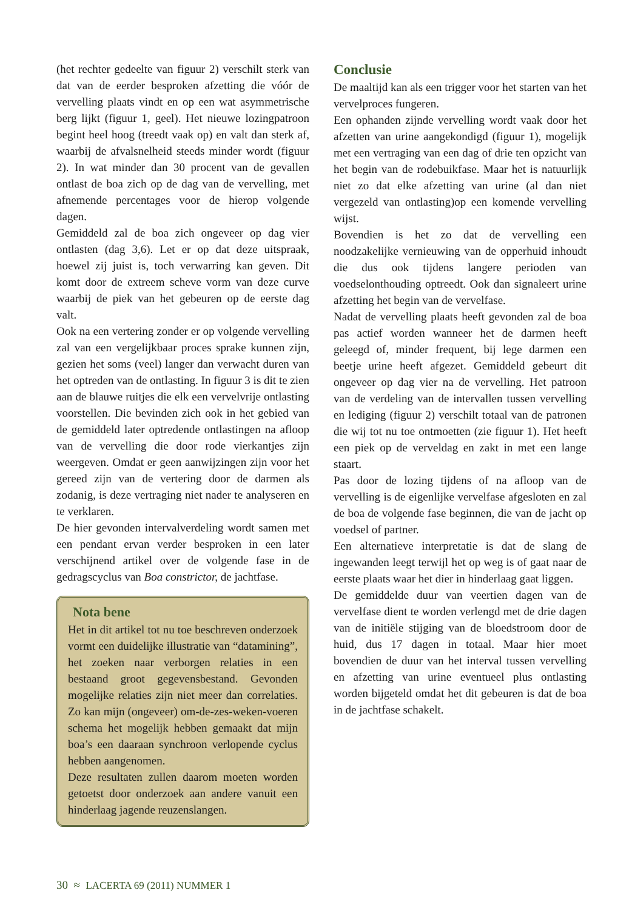(het rechter gedeelte van figuur 2) verschilt sterk van dat van de eerder besproken afzetting die vóór de vervelling plaats vindt en op een wat asymmetrische berg lijkt (figuur 1, geel). Het nieuwe lozingpatroon begint heel hoog (treedt vaak op) en valt dan sterk af, waarbij de afvalsnelheid steeds minder wordt (figuur 2). In wat minder dan 30 procent van de gevallen ontlast de boa zich op de dag van de vervelling, met afnemende percentages voor de hierop volgende dagen.
Gemiddeld zal de boa zich ongeveer op dag vier ontlasten (dag 3,6). Let er op dat deze uitspraak, hoewel zij juist is, toch verwarring kan geven. Dit komt door de extreem scheve vorm van deze curve waarbij de piek van het gebeuren op de eerste dag valt.
Ook na een vertering zonder er op volgende vervelling zal van een vergelijkbaar proces sprake kunnen zijn, gezien het soms (veel) langer dan verwacht duren van het optreden van de ontlasting. In figuur 3 is dit te zien aan de blauwe ruitjes die elk een vervelvrije ontlasting voorstellen. Die bevinden zich ook in het gebied van de gemiddeld later optredende ontlastingen na afloop van de vervelling die door rode vierkantjes zijn weergeven. Omdat er geen aanwijzingen zijn voor het gereed zijn van de vertering door de darmen als zodanig, is deze vertraging niet nader te analyseren en te verklaren.
De hier gevonden intervalverdeling wordt samen met een pendant ervan verder besproken in een later verschijnend artikel over de volgende fase in de gedragscyclus van Boa constrictor, de jachtfase.
Nota bene
Het in dit artikel tot nu toe beschreven onderzoek vormt een duidelijke illustratie van “datamining”, het zoeken naar verborgen relaties in een bestaand groot gegevensbestand. Gevonden mogelijke relaties zijn niet meer dan correlaties. Zo kan mijn (ongeveer) om-de-zes-weken-voeren schema het mogelijk hebben gemaakt dat mijn boa’s een daaraan synchroon verlopende cyclus hebben aangenomen.
Deze resultaten zullen daarom moeten worden getoetst door onderzoek aan andere vanuit een hinderlaag jagende reuzenslangen.
Conclusie
De maaltijd kan als een trigger voor het starten van het vervelproces fungeren.
Een ophanden zijnde vervelling wordt vaak door het afzetten van urine aangekondigd (figuur 1), mogelijk met een vertraging van een dag of drie ten opzicht van het begin van de rodebuikfase. Maar het is natuurlijk niet zo dat elke afzetting van urine (al dan niet vergezeld van ontlasting)op een komende vervelling wijst.
Bovendien is het zo dat de vervelling een noodzakelijke vernieuwing van de opperhuid inhoudt die dus ook tijdens langere perioden van voedselonthouding optreedt. Ook dan signaleert urine afzetting het begin van de vervelfase.
Nadat de vervelling plaats heeft gevonden zal de boa pas actief worden wanneer het de darmen heeft geleegd of, minder frequent, bij lege darmen een beetje urine heeft afgezet. Gemiddeld gebeurt dit ongeveer op dag vier na de vervelling. Het patroon van de verdeling van de intervallen tussen vervelling en lediging (figuur 2) verschilt totaal van de patronen die wij tot nu toe ontmoetten (zie figuur 1). Het heeft een piek op de verveldag en zakt in met een lange staart.
Pas door de lozing tijdens of na afloop van de vervelling is de eigenlijke vervelfase afgesloten en zal de boa de volgende fase beginnen, die van de jacht op voedsel of partner.
Een alternatieve interpretatie is dat de slang de ingewanden leegt terwijl het op weg is of gaat naar de eerste plaats waar het dier in hinderlaag gaat liggen.
De gemiddelde duur van veertien dagen van de vervelfase dient te worden verlengd met de drie dagen van de initiële stijging van de bloedstroom door de huid, dus 17 dagen in totaal. Maar hier moet bovendien de duur van het interval tussen vervelling en afzetting van urine eventueel plus ontlasting worden bijgeteld omdat het dit gebeuren is dat de boa in de jachtfase schakelt.
30 ≈ LACERTA 69 (2011) NUMMER 1